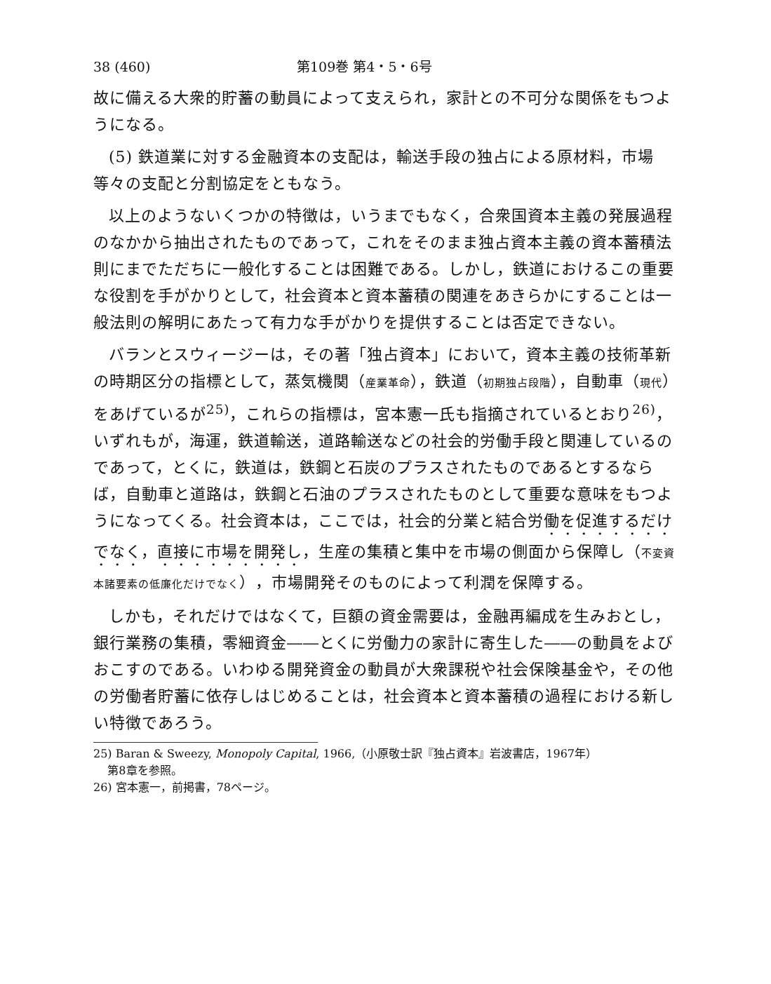38 (460) 第109巻 第4・5・6号
故に備える大衆的貯蓄の動員によって支えられ，家計との不可分な関係をもつようになる。
(5) 鉄道業に対する金融資本の支配は，輸送手段の独占による原材料，市場等々の支配と分割協定をともなう。
以上のようないくつかの特徴は，いうまでもなく，合衆国資本主義の発展過程のなかから抽出されたものであって，これをそのまま独占資本主義の資本蓄積法則にまでただちに一般化することは困難である。しかし，鉄道におけるこの重要な役割を手がかりとして，社会資本と資本蓄積の関連をあきらかにすることは一般法則の解明にあたって有力な手がかりを提供することは否定できない。
バランとスウィージーは，その著「独占資本」において，資本主義の技術革新の時期区分の指標として，蒸気機関（産業革命），鉄道（初期独占段階），自動車（現代）をあげているが<sup>25)</sup>，これらの指標は，宮本憲一氏も指摘されているとおり<sup>26)</sup>，いずれもが，海運，鉄道輸送，道路輸送などの社会的労働手段と関連しているのであって，とくに，鉄道は，鉄鋼と石炭のプラスされたものであるとするならば，自動車と道路は，鉄鋼と石油のプラスされたものとして重要な意味をもつようになってくる。社会資本は，ここでは，社会的分業と結合労働を促進するだけでなく，直接に市場を開発し，生産の集積と集中を市場の側面から保障し（不変資本諸要素の低廉化だけでなく），市場開発そのものによって利潤を保障する。
しかも，それだけではなくて，巨額の資金需要は，金融再編成を生みおとし，銀行業務の集積，零細資金――とくに労働力の家計に寄生した――の動員をよびおこすのである。いわゆる開発資金の動員が大衆課税や社会保険基金や，その他の労働者貯蓄に依存しはじめることは，社会資本と資本蓄積の過程における新しい特徴であろう。
25) Baran & Sweezy, Monopoly Capital, 1966,（小原敬士訳『独占資本』岩波書店，1967年）
第8章を参照。
26) 宮本憲一，前掲書，78ページ。